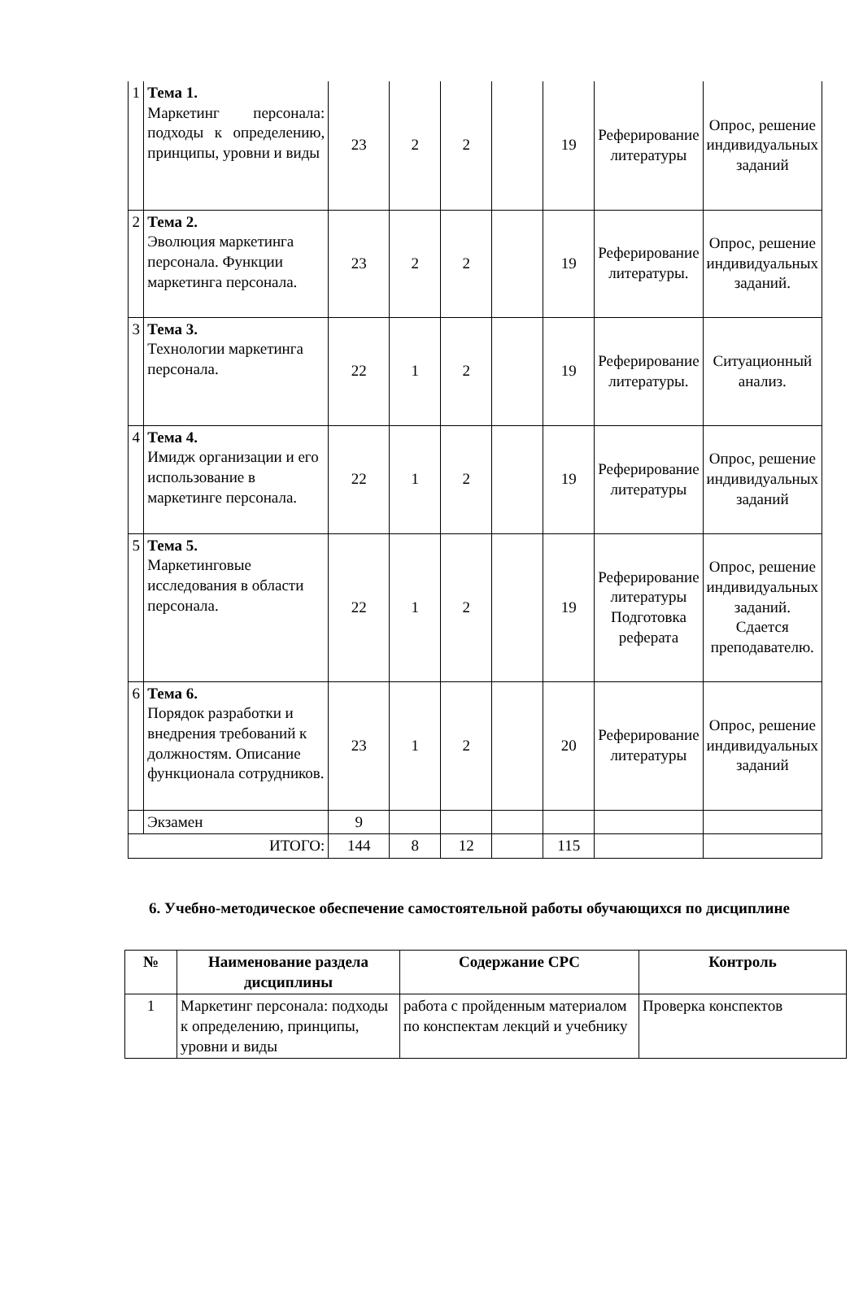| 1 | Тема 1. Маркетинг персонала: подходы к определению, принципы, уровни и виды | 23 | 2 | 2 | | 19 | Реферирование литературы | Опрос, решение индивидуальных заданий |
| 2 | Тема 2. Эволюция маркетинга персонала. Функции маркетинга персонала. | 23 | 2 | 2 | | 19 | Реферирование литературы. | Опрос, решение индивидуальных заданий. |
| 3 | Тема 3. Технологии маркетинга персонала. | 22 | 1 | 2 | | 19 | Реферирование литературы. | Ситуационный анализ. |
| 4 | Тема 4. Имидж организации и его использование в маркетинге персонала. | 22 | 1 | 2 | | 19 | Реферирование литературы | Опрос, решение индивидуальных заданий |
| 5 | Тема 5. Маркетинговые исследования в области персонала. | 22 | 1 | 2 | | 19 | Реферирование литературы Подготовка реферата | Опрос, решение индивидуальных заданий. Сдается преподавателю. |
| 6 | Тема 6. Порядок разработки и внедрения требований к должностям. Описание функционала сотрудников. | 23 | 1 | 2 | | 20 | Реферирование литературы | Опрос, решение индивидуальных заданий |
| | Экзамен | 9 | | | | | | |
| ИТОГО: | | 144 | 8 | 12 | | 115 | | |
6. Учебно-методическое обеспечение самостоятельной работы обучающихся по дисциплине
| № | Наименование раздела дисциплины | Содержание СРС | Контроль |
| --- | --- | --- | --- |
| 1 | Маркетинг персонала: подходы к определению, принципы, уровни и виды | работа с пройденным материалом по конспектам лекций и учебнику | Проверка конспектов |